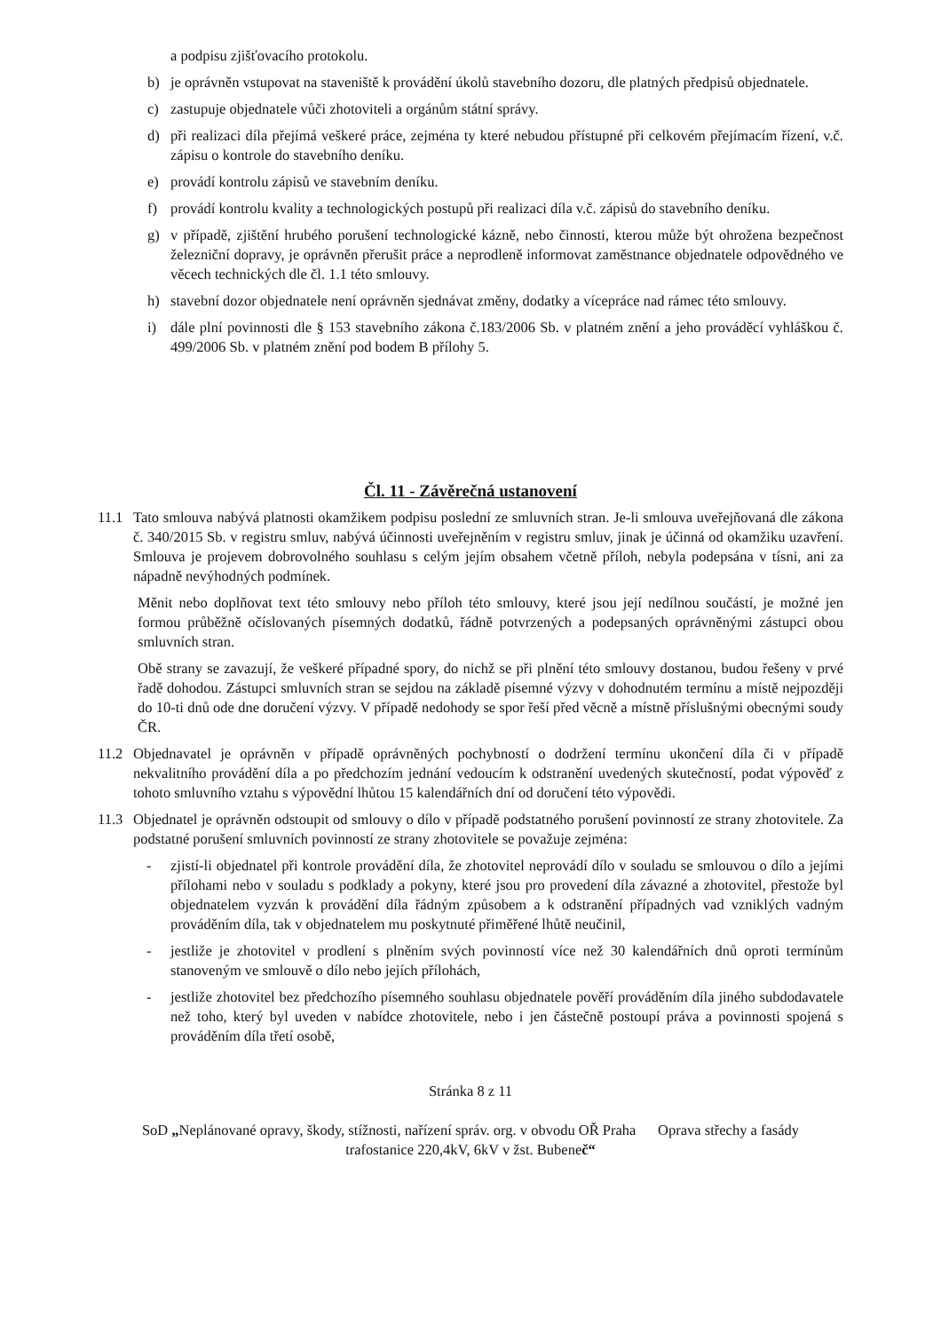a podpisu zjišťovacího protokolu.
b) je oprávněn vstupovat na staveniště k provádění úkolů stavebního dozoru, dle platných předpisů objednatele.
c) zastupuje objednatele vůči zhotoviteli a orgánům státní správy.
d) při realizaci díla přejímá veškeré práce, zejména ty které nebudou přístupné při celkovém přejímacím řízení, v.č. zápisu o kontrole do stavebního deníku.
e) provádí kontrolu zápisů ve stavebním deníku.
f) provádí kontrolu kvality a technologických postupů při realizaci díla v.č. zápisů do stavebního deníku.
g) v případě, zjištění hrubého porušení technologické kázně, nebo činnosti, kterou může být ohrožena bezpečnost železniční dopravy, je oprávněn přerušit práce a neprodleně informovat zaměstnance objednatele odpovědného ve věcech technických dle čl. 1.1 této smlouvy.
h) stavební dozor objednatele není oprávněn sjednávat změny, dodatky a vícepráce nad rámec této smlouvy.
i) dále plní povinnosti dle § 153 stavebního zákona č.183/2006 Sb. v platném znění a jeho prováděcí vyhláškou č. 499/2006 Sb. v platném znění pod bodem B přílohy 5.
Čl. 11 - Závěrečná ustanovení
11.1 Tato smlouva nabývá platnosti okamžikem podpisu poslední ze smluvních stran. Je-li smlouva uveřejňovaná dle zákona č. 340/2015 Sb. v registru smluv, nabývá účinnosti uveřejněním v registru smluv, jinak je účinná od okamžiku uzavření. Smlouva je projevem dobrovolného souhlasu s celým jejím obsahem včetně příloh, nebyla podepsána v tísni, ani za nápadně nevýhodných podmínek.
Měnit nebo doplňovat text této smlouvy nebo příloh této smlouvy, které jsou její nedílnou součástí, je možné jen formou průběžně očíslovaných písemných dodatků, řádně potvrzených a podepsaných oprávněnými zástupci obou smluvních stran.
Obě strany se zavazují, že veškeré případné spory, do nichž se při plnění této smlouvy dostanou, budou řešeny v prvé řadě dohodou. Zástupci smluvních stran se sejdou na základě písemné výzvy v dohodnutém termínu a místě nejpozději do 10-ti dnů ode dne doručení výzvy. V případě nedohody se spor řeší před věcně a místně příslušnými obecnými soudy ČR.
11.2 Objednavatel je oprávněn v případě oprávněných pochybností o dodržení termínu ukončení díla či v případě nekvalitního provádění díla a po předchozím jednání vedoucím k odstranění uvedených skutečností, podat výpověď z tohoto smluvního vztahu s výpovědní lhůtou 15 kalendářních dní od doručení této výpovědi.
11.3 Objednatel je oprávněn odstoupit od smlouvy o dílo v případě podstatného porušení povinností ze strany zhotovitele. Za podstatné porušení smluvních povinností ze strany zhotovitele se považuje zejména:
- zjistí-li objednatel při kontrole provádění díla, že zhotovitel neprovádí dílo v souladu se smlouvou o dílo a jejími přílohami nebo v souladu s podklady a pokyny, které jsou pro provedení díla závazné a zhotovitel, přestože byl objednatelem vyzván k provádění díla řádným způsobem a k odstranění případných vad vzniklých vadným prováděním díla, tak v objednatelem mu poskytnuté přiměřené lhůtě neučinil,
- jestliže je zhotovitel v prodlení s plněním svých povinností více než 30 kalendářních dnů oproti termínům stanoveným ve smlouvě o dílo nebo jejích přílohách,
- jestliže zhotovitel bez předchozího písemného souhlasu objednatele pověří prováděním díla jiného subdodavatele než toho, který byl uveden v nabídce zhotovitele, nebo i jen částečně postoupí práva a povinnosti spojená s prováděním díla třetí osobě,
Stránka 8 z 11
SoD „Neplánované opravy, škody, stížnosti, nařízení správ. org. v obvodu OŘ Praha Oprava střechy a fasády
trafostanice 220,4kV, 6kV v žst. Bubeneč“